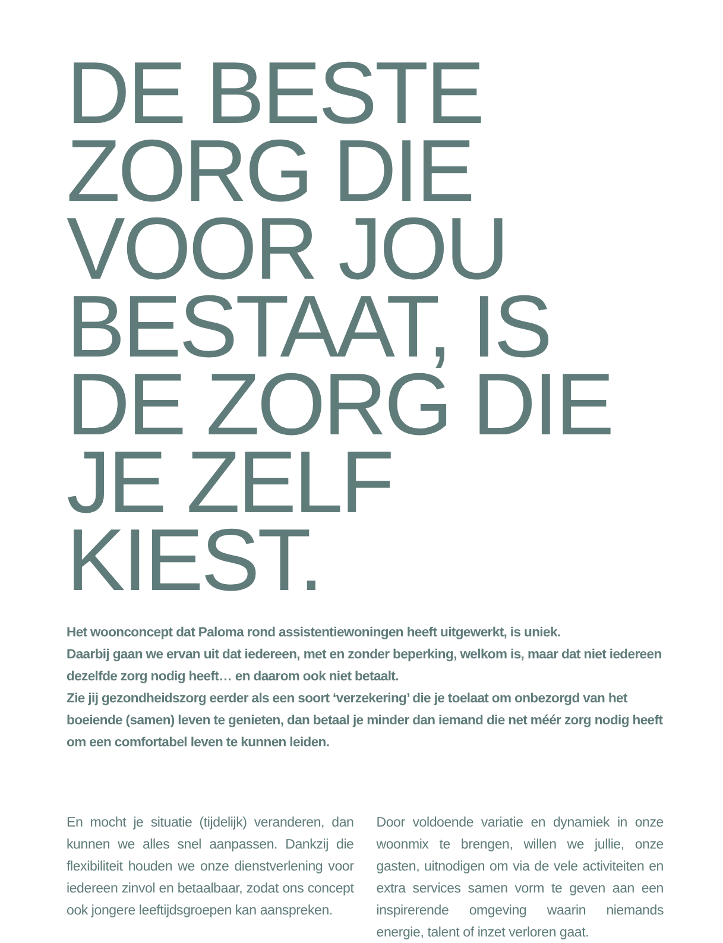DE BESTE ZORG DIE VOOR JOU BESTAAT, IS DE ZORG DIE JE ZELF KIEST.
Het woonconcept dat Paloma rond assistentiewoningen heeft uitgewerkt, is uniek.
Daarbij gaan we ervan uit dat iedereen, met en zonder beperking, welkom is, maar dat niet iedereen dezelfde zorg nodig heeft… en daarom ook niet betaalt.
Zie jij gezondheidszorg eerder als een soort ‘verzekering’ die je toelaat om onbezorgd van het boeiende (samen) leven te genieten, dan betaal je minder dan iemand die net méér zorg nodig heeft om een comfortabel leven te kunnen leiden.
En mocht je situatie (tijdelijk) veranderen, dan kunnen we alles snel aanpassen. Dankzij die flexibiliteit houden we onze dienstverlening voor iedereen zinvol en betaalbaar, zodat ons concept ook jongere leeftijdsgroepen kan aanspreken.
Door voldoende variatie en dynamiek in onze woonmix te brengen, willen we jullie, onze gasten, uitnodigen om via de vele activiteiten en extra services samen vorm te geven aan een inspirerende omgeving waarin niemands energie, talent of inzet verloren gaat.